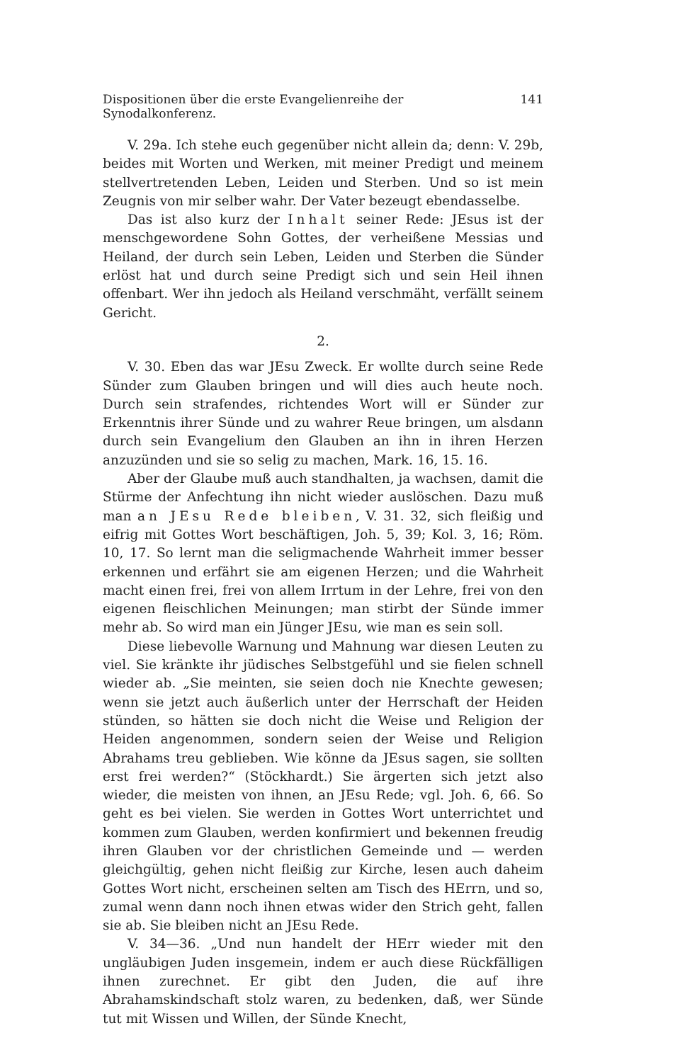Dispositionen über die erste Evangelienreihe der Synodalkonferenz. 141
V. 29a. Ich stehe euch gegenüber nicht allein da; denn: V. 29b, beides mit Worten und Werken, mit meiner Predigt und meinem stellvertretenden Leben, Leiden und Sterben. Und so ist mein Zeugnis von mir selber wahr. Der Vater bezeugt ebendasselbe.
Das ist also kurz der Inhalt seiner Rede: JEsus ist der menschgewordene Sohn Gottes, der verheißene Messias und Heiland, der durch sein Leben, Leiden und Sterben die Sünder erlöst hat und durch seine Predigt sich und sein Heil ihnen offenbart. Wer ihn jedoch als Heiland verschmäht, verfällt seinem Gericht.
2.
V. 30. Eben das war JEsu Zweck. Er wollte durch seine Rede Sünder zum Glauben bringen und will dies auch heute noch. Durch sein strafendes, richtendes Wort will er Sünder zur Erkenntnis ihrer Sünde und zu wahrer Reue bringen, um alsdann durch sein Evangelium den Glauben an ihn in ihren Herzen anzuzünden und sie so selig zu machen, Mark. 16, 15. 16.
Aber der Glaube muß auch standhalten, ja wachsen, damit die Stürme der Anfechtung ihn nicht wieder auslöschen. Dazu muß man an JEsu Rede bleiben, V. 31. 32, sich fleißig und eifrig mit Gottes Wort beschäftigen, Joh. 5, 39; Kol. 3, 16; Röm. 10, 17. So lernt man die seligmachende Wahrheit immer besser erkennen und erfährt sie am eigenen Herzen; und die Wahrheit macht einen frei, frei von allem Irrtum in der Lehre, frei von den eigenen fleischlichen Meinungen; man stirbt der Sünde immer mehr ab. So wird man ein Jünger JEsu, wie man es sein soll.
Diese liebevolle Warnung und Mahnung war diesen Leuten zu viel. Sie kränkte ihr jüdisches Selbstgefühl und sie fielen schnell wieder ab. „Sie meinten, sie seien doch nie Knechte gewesen; wenn sie jetzt auch äußerlich unter der Herrschaft der Heiden stünden, so hätten sie doch nicht die Weise und Religion der Heiden angenommen, sondern seien der Weise und Religion Abrahams treu geblieben. Wie könne da JEsus sagen, sie sollten erst frei werden?“ (Stöckhardt.) Sie ärgerten sich jetzt also wieder, die meisten von ihnen, an JEsu Rede; vgl. Joh. 6, 66. So geht es bei vielen. Sie werden in Gottes Wort unterrichtet und kommen zum Glauben, werden konfirmiert und bekennen freudig ihren Glauben vor der christlichen Gemeinde und — werden gleichgültig, gehen nicht fleißig zur Kirche, lesen auch daheim Gottes Wort nicht, erscheinen selten am Tisch des HErrn, und so, zumal wenn dann noch ihnen etwas wider den Strich geht, fallen sie ab. Sie bleiben nicht an JEsu Rede.
V. 34—36. „Und nun handelt der HErr wieder mit den ungläubigen Juden insgemein, indem er auch diese Rückfälligen ihnen zurechnet. Er gibt den Juden, die auf ihre Abrahamskindschaft stolz waren, zu bedenken, daß, wer Sünde tut mit Wissen und Willen, der Sünde Knecht,